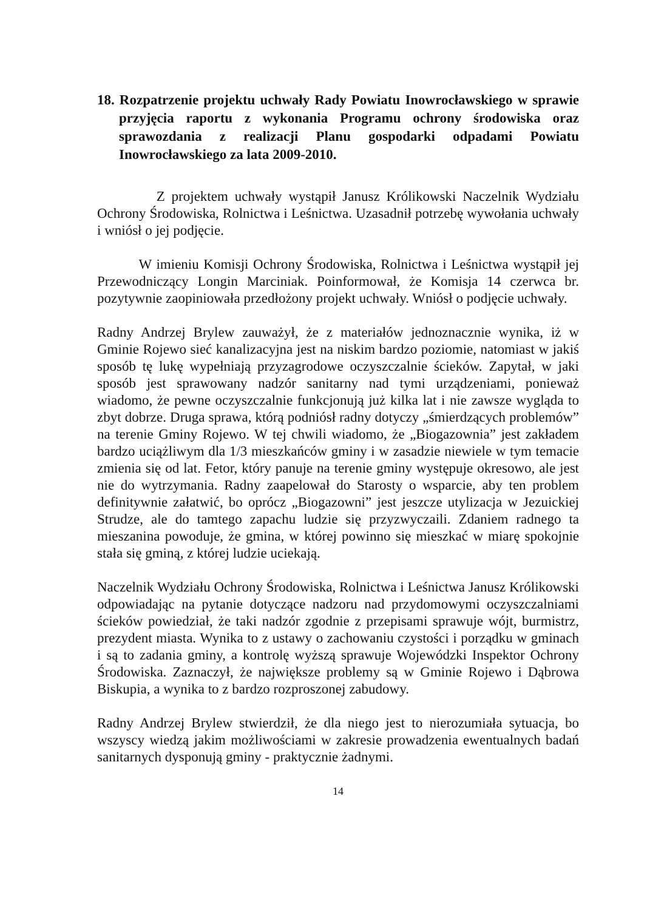18. Rozpatrzenie projektu uchwały Rady Powiatu Inowrocławskiego w sprawie przyjęcia raportu z wykonania Programu ochrony środowiska oraz sprawozdania z realizacji Planu gospodarki odpadami Powiatu Inowrocławskiego za lata 2009-2010.
Z projektem uchwały wystąpił Janusz Królikowski Naczelnik Wydziału Ochrony Środowiska, Rolnictwa i Leśnictwa. Uzasadnił potrzebę wywołania uchwały i wniósł o jej podjęcie.
W imieniu Komisji Ochrony Środowiska, Rolnictwa i Leśnictwa wystąpił jej Przewodniczący Longin Marciniak. Poinformował, że Komisja 14 czerwca br. pozytywnie zaopiniowała przedłożony projekt uchwały. Wniósł o podjęcie uchwały.
Radny Andrzej Brylew zauważył, że z materiałów jednoznacznie wynika, iż w Gminie Rojewo sieć kanalizacyjna jest na niskim bardzo poziomie, natomiast w jakiś sposób tę lukę wypełniają przyzagrodowe oczyszczalnie ścieków. Zapytał, w jaki sposób jest sprawowany nadzór sanitarny nad tymi urządzeniami, ponieważ wiadomo, że pewne oczyszczalnie funkcjonują już kilka lat i nie zawsze wygląda to zbyt dobrze. Druga sprawa, którą podniósł radny dotyczy „śmierdzących problemów” na terenie Gminy Rojewo. W tej chwili wiadomo, że „Biogazownia” jest zakładem bardzo uciążliwym dla 1/3 mieszkańców gminy i w zasadzie niewiele w tym temacie zmienia się od lat. Fetor, który panuje na terenie gminy występuje okresowo, ale jest nie do wytrzymania. Radny zaapelował do Starosty o wsparcie, aby ten problem definitywnie załatwić, bo oprócz „Biogazowni” jest jeszcze utylizacja w Jezuickiej Strudze, ale do tamtego zapachu ludzie się przyzwyczaili. Zdaniem radnego ta mieszanina powoduje, że gmina, w której powinno się mieszkać w miarę spokojnie stała się gminą, z której ludzie uciekają.
Naczelnik Wydziału Ochrony Środowiska, Rolnictwa i Leśnictwa Janusz Królikowski odpowiadając na pytanie dotyczące nadzoru nad przydomowymi oczyszczalniami ścieków powiedział, że taki nadzór zgodnie z przepisami sprawuje wójt, burmistrz, prezydent miasta. Wynika to z ustawy o zachowaniu czystości i porządku w gminach i są to zadania gminy, a kontrolę wyższą sprawuje Wojewódzki Inspektor Ochrony Środowiska. Zaznaczył, że największe problemy są w Gminie Rojewo i Dąbrowa Biskupia, a wynika to z bardzo rozproszonej zabudowy.
Radny Andrzej Brylew stwierdził, że dla niego jest to nierozumiała sytuacja, bo wszyscy wiedzą jakim możliwościami w zakresie prowadzenia ewentualnych badań sanitarnych dysponują gminy - praktycznie żadnymi.
14